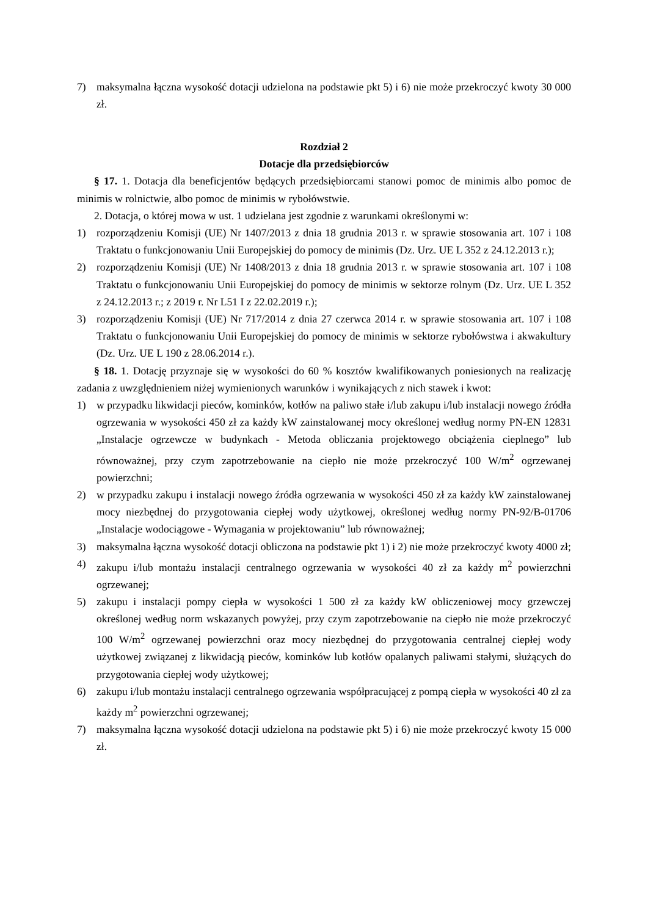7) maksymalna łączna wysokość dotacji udzielona na podstawie pkt 5) i 6) nie może przekroczyć kwoty 30 000 zł.
Rozdział 2
Dotacje dla przedsiębiorców
§ 17. 1. Dotacja dla beneficjentów będących przedsiębiorcami stanowi pomoc de minimis albo pomoc de minimis w rolnictwie, albo pomoc de minimis w rybołówstwie.
2. Dotacja, o której mowa w ust. 1 udzielana jest zgodnie z warunkami określonymi w:
1) rozporządzeniu Komisji (UE) Nr 1407/2013 z dnia 18 grudnia 2013 r. w sprawie stosowania art. 107 i 108 Traktatu o funkcjonowaniu Unii Europejskiej do pomocy de minimis (Dz. Urz. UE L 352 z 24.12.2013 r.);
2) rozporządzeniu Komisji (UE) Nr 1408/2013 z dnia 18 grudnia 2013 r. w sprawie stosowania art. 107 i 108 Traktatu o funkcjonowaniu Unii Europejskiej do pomocy de minimis w sektorze rolnym (Dz. Urz. UE L 352 z 24.12.2013 r.; z 2019 r. Nr L51 I z 22.02.2019 r.);
3) rozporządzeniu Komisji (UE) Nr 717/2014 z dnia 27 czerwca 2014 r. w sprawie stosowania art. 107 i 108 Traktatu o funkcjonowaniu Unii Europejskiej do pomocy de minimis w sektorze rybołówstwa i akwakultury (Dz. Urz. UE L 190 z 28.06.2014 r.).
§ 18. 1. Dotację przyznaje się w wysokości do 60 % kosztów kwalifikowanych poniesionych na realizację zadania z uwzględnieniem niżej wymienionych warunków i wynikających z nich stawek i kwot:
1) w przypadku likwidacji pieców, kominków, kotłów na paliwo stałe i/lub zakupu i/lub instalacji nowego źródła ogrzewania w wysokości 450 zł za każdy kW zainstalowanej mocy określonej według normy PN-EN 12831 „Instalacje ogrzewcze w budynkach - Metoda obliczania projektowego obciążenia cieplnego” lub równoważnej, przy czym zapotrzebowanie na ciepło nie może przekroczyć 100 W/m<sup>2</sup> ogrzewanej powierzchni;
2) w przypadku zakupu i instalacji nowego źródła ogrzewania w wysokości 450 zł za każdy kW zainstalowanej mocy niezbędnej do przygotowania ciepłej wody użytkowej, określonej według normy PN-92/B-01706 „Instalacje wodociągowe - Wymagania w projektowaniu” lub równoważnej;
3) maksymalna łączna wysokość dotacji obliczona na podstawie pkt 1) i 2) nie może przekroczyć kwoty 4000 zł;
4) zakupu i/lub montażu instalacji centralnego ogrzewania w wysokości 40 zł za każdy m<sup>2</sup> powierzchni ogrzewanej;
5) zakupu i instalacji pompy ciepła w wysokości 1 500 zł za każdy kW obliczeniowej mocy grzewczej określonej według norm wskazanych powyżej, przy czym zapotrzebowanie na ciepło nie może przekroczyć 100 W/m<sup>2</sup> ogrzewanej powierzchni oraz mocy niezbędnej do przygotowania centralnej ciepłej wody użytkowej związanej z likwidacją pieców, kominków lub kotłów opalanych paliwami stałymi, służących do przygotowania ciepłej wody użytkowej;
6) zakupu i/lub montażu instalacji centralnego ogrzewania współpracującej z pompą ciepła w wysokości 40 zł za każdy m<sup>2</sup> powierzchni ogrzewanej;
7) maksymalna łączna wysokość dotacji udzielona na podstawie pkt 5) i 6) nie może przekroczyć kwoty 15 000 zł.